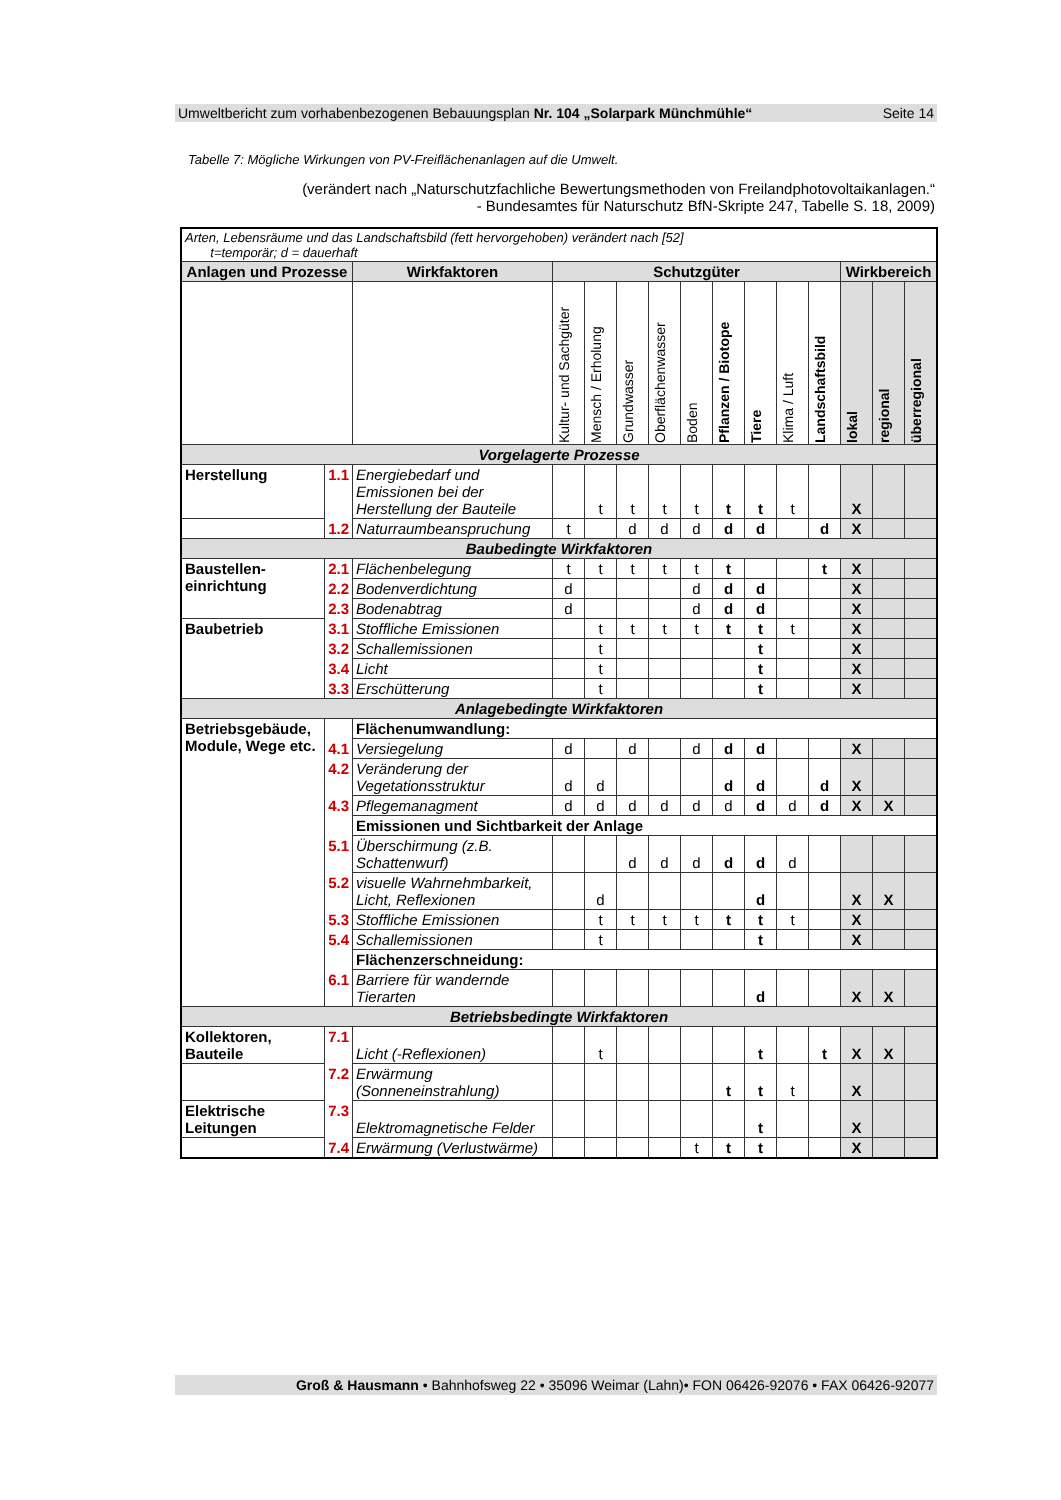Umweltbericht zum vorhabenbezogenen Bebauungsplan Nr. 104 „Solarpark Münchmühle“Seite 14
Tabelle 7: Mögliche Wirkungen von PV-Freiflächenanlagen auf die Umwelt.
(verändert nach „Naturschutzfachliche Bewertungsmethoden von Freilandphotovoltaikanlagen.“
- Bundesamtes für Naturschutz BfN-Skripte 247, Tabelle S. 18, 2009)
| Arten, Lebensräume und das Landschaftsbild (fett hervorgehoben) verändert nach [52] t=temporär; d = dauerhaft | | | | | | | | | | | | | | |
| --- | --- | --- | --- | --- | --- | --- | --- | --- | --- | --- | --- | --- | --- | --- |
| Anlagen und Prozesse | | Wirkfaktoren | Schutzgüter | | | | | | | | | Wirkbereich | | |
| | | | Kultur- und Sachgüter | Mensch / Erholung | Grundwasser | Oberflächenwasser | Boden | Pflanzen / Biotope | Tiere | Klima / Luft | Landschaftsbild | lokal | regional | überregional |
| Vorgelagerte Prozesse | | | | | | | | | | | | | | |
| Herstellung | 1.1 | Energiebedarf und Emissionen bei der Herstellung der Bauteile | | t | t | t | t | t | t | t | | X | | |
| | 1.2 | Naturraumbeanspruchung | t | | d | d | d | d | d | | d | X | | |
| Baubedingte Wirkfaktoren | | | | | | | | | | | | | | |
| Baustellen-einrichtung | 2.1 | Flächenbelegung | t | t | t | t | t | t | | | t | X | | |
| | 2.2 | Bodenverdichtung | d | | | | d | d | d | | | X | | |
| | 2.3 | Bodenabtrag | d | | | | d | d | d | | | X | | |
| Baubetrieb | 3.1 | Stoffliche Emissionen | | t | t | t | t | t | t | t | | X | | |
| | 3.2 | Schallemissionen | | t | | | | | t | | | X | | |
| | 3.4 | Licht | | t | | | | | t | | | X | | |
| | 3.3 | Erschütterung | | t | | | | | t | | | X | | |
| Anlagebedingte Wirkfaktoren | | | | | | | | | | | | | | |
| Betriebsgebäude, Module, Wege etc. | | Flächenumwandlung: | | | | | | | | | | | | |
| | 4.1 | Versiegelung | d | | d | | d | d | d | | | X | | |
| | 4.2 | Veränderung der Vegetationsstruktur | d | d | | | | d | d | | d | X | | |
| | 4.3 | Pflegemanagment | d | d | d | d | d | d | d | d | d | X | X | |
| | | Emissionen und Sichtbarkeit der Anlage | | | | | | | | | | | | |
| | 5.1 | Überschirmung (z.B. Schattenwurf) | | | d | d | d | d | d | d | | | | |
| | 5.2 | visuelle Wahrnehmbarkeit, Licht, Reflexionen | | d | | | | | d | | | X | X | |
| | 5.3 | Stoffliche Emissionen | | t | t | t | t | t | t | t | | X | | |
| | 5.4 | Schallemissionen | | t | | | | | t | | | X | | |
| | | Flächenzerschneidung: | | | | | | | | | | | | |
| | 6.1 | Barriere für wandernde Tierarten | | | | | | | d | | | X | X | |
| Betriebsbedingte Wirkfaktoren | | | | | | | | | | | | | | |
| Kollektoren, Bauteile | 7.1 | Licht (-Reflexionen) | | t | | | | | t | | t | X | X | |
| | 7.2 | Erwärmung (Sonneneinstrahlung) | | | | | | t | t | t | | X | | |
| Elektrische Leitungen | 7.3 | Elektromagnetische Felder | | | | | | | t | | | X | | |
| | 7.4 | Erwärmung (Verlustwärme) | | | | | t | t | t | | | X | | |
Groß & Hausmann • Bahnhofsweg 22 • 35096 Weimar (Lahn)• FON 06426-92076 • FAX 06426-92077